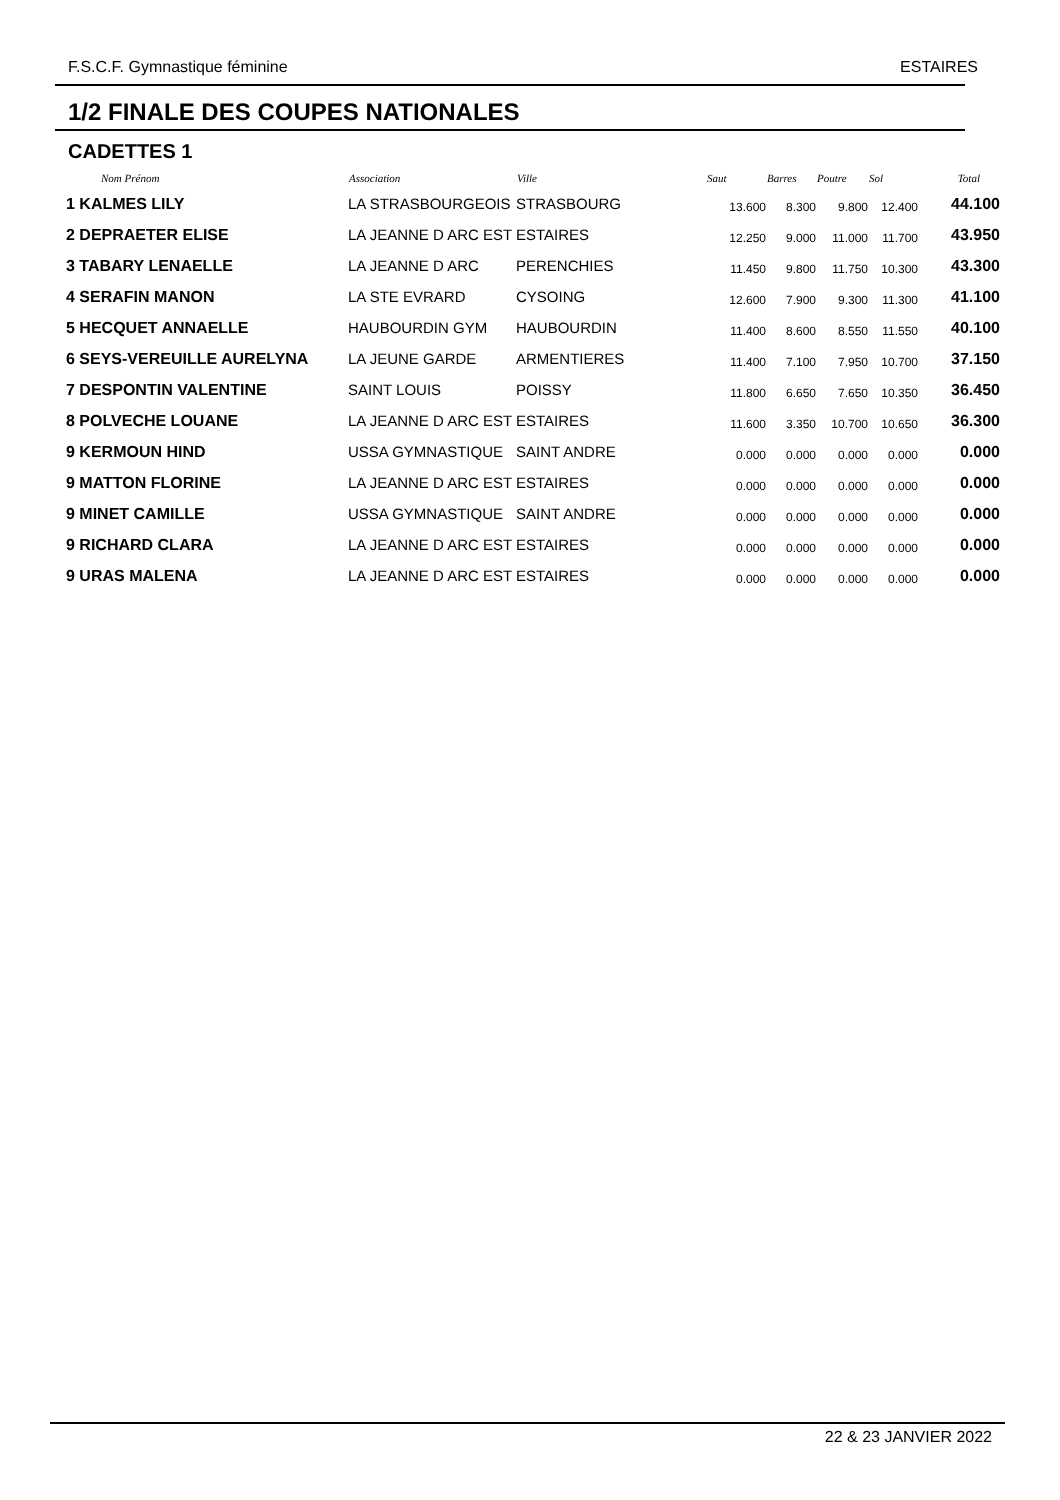F.S.C.F. Gymnastique féminine ESTAIRES
1/2 FINALE DES COUPES NATIONALES
CADETTES 1
| Nom Prénom | Association | Ville | Saut | Barres | Poutre | Sol | Total |
| --- | --- | --- | --- | --- | --- | --- | --- |
| 1 KALMES LILY | LA STRASBOURGEOIS | STRASBOURG | 13.600 | 8.300 | 9.800 | 12.400 | 44.100 |
| 2 DEPRAETER ELISE | LA JEANNE D ARC EST | ESTAIRES | 12.250 | 9.000 | 11.000 | 11.700 | 43.950 |
| 3 TABARY LENAELLE | LA JEANNE D ARC | PERENCHIES | 11.450 | 9.800 | 11.750 | 10.300 | 43.300 |
| 4 SERAFIN MANON | LA STE EVRARD | CYSOING | 12.600 | 7.900 | 9.300 | 11.300 | 41.100 |
| 5 HECQUET ANNAELLE | HAUBOURDIN GYM | HAUBOURDIN | 11.400 | 8.600 | 8.550 | 11.550 | 40.100 |
| 6 SEYS-VEREUILLE AURELYNA | LA JEUNE GARDE | ARMENTIERES | 11.400 | 7.100 | 7.950 | 10.700 | 37.150 |
| 7 DESPONTIN VALENTINE | SAINT LOUIS | POISSY | 11.800 | 6.650 | 7.650 | 10.350 | 36.450 |
| 8 POLVECHE LOUANE | LA JEANNE D ARC EST | ESTAIRES | 11.600 | 3.350 | 10.700 | 10.650 | 36.300 |
| 9 KERMOUN HIND | USSA GYMNASTIQUE | SAINT ANDRE | 0.000 | 0.000 | 0.000 | 0.000 | 0.000 |
| 9 MATTON FLORINE | LA JEANNE D ARC EST | ESTAIRES | 0.000 | 0.000 | 0.000 | 0.000 | 0.000 |
| 9 MINET CAMILLE | USSA GYMNASTIQUE | SAINT ANDRE | 0.000 | 0.000 | 0.000 | 0.000 | 0.000 |
| 9 RICHARD CLARA | LA JEANNE D ARC EST | ESTAIRES | 0.000 | 0.000 | 0.000 | 0.000 | 0.000 |
| 9 URAS MALENA | LA JEANNE D ARC EST | ESTAIRES | 0.000 | 0.000 | 0.000 | 0.000 | 0.000 |
22 & 23 JANVIER 2022